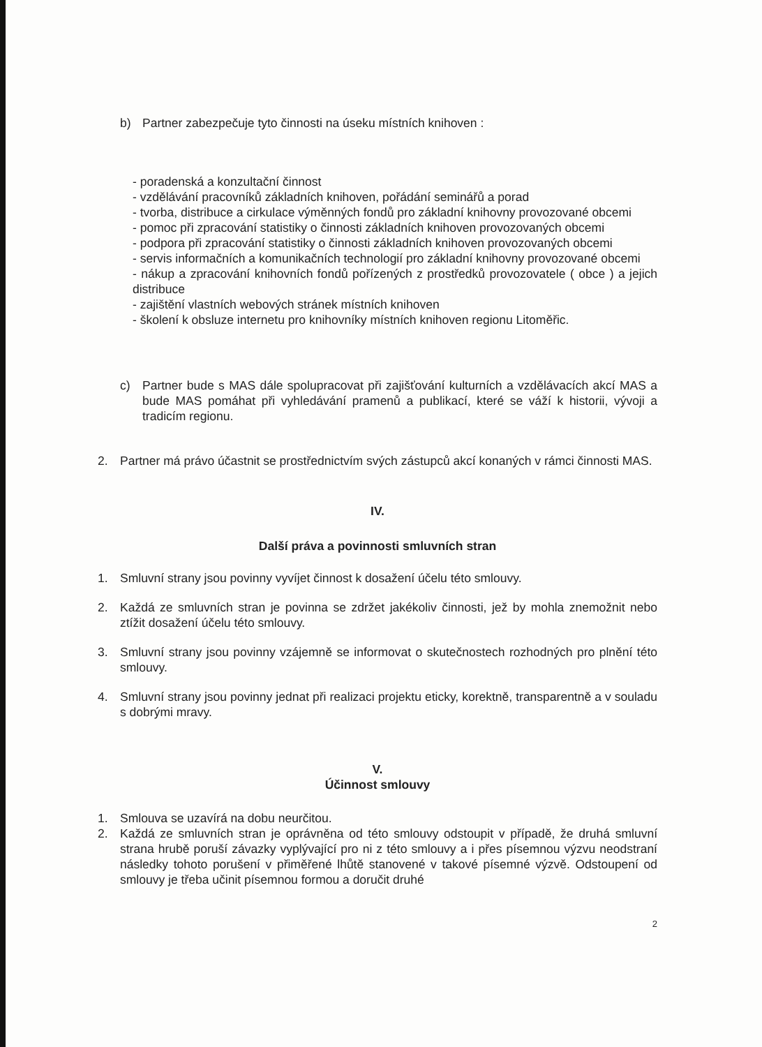b) Partner zabezpečuje tyto činnosti na úseku místních knihoven :
- poradenská a konzultační činnost
- vzdělávání pracovníků základních knihoven, pořádání seminářů a porad
- tvorba, distribuce a cirkulace výměnných fondů pro základní knihovny provozované obcemi
- pomoc při zpracování statistiky o činnosti základních knihoven provozovaných obcemi
- podpora při zpracování statistiky o činnosti základních knihoven provozovaných obcemi
- servis informačních a komunikačních technologií pro základní knihovny provozované obcemi
- nákup a zpracování knihovních fondů pořízených z prostředků provozovatele ( obce ) a jejich distribuce
- zajištění vlastních webových stránek místních knihoven
- školení k obsluze internetu pro knihovníky místních knihoven regionu Litoměřic.
c) Partner bude s MAS dále spolupracovat při zajišťování kulturních a vzdělávacích akcí MAS a bude MAS pomáhat při vyhledávání pramenů a publikací, které se váží k historii, vývoji a tradicím regionu.
2. Partner má právo účastnit se prostřednictvím svých zástupců akcí konaných v rámci činnosti MAS.
IV.
Další práva a povinnosti smluvních stran
1. Smluvní strany jsou povinny vyvíjet činnost k dosažení účelu této smlouvy.
2. Každá ze smluvních stran je povinna se zdržet jakékoliv činnosti, jež by mohla znemožnit nebo ztížit dosažení účelu této smlouvy.
3. Smluvní strany jsou povinny vzájemně se informovat o skutečnostech rozhodných pro plnění této smlouvy.
4. Smluvní strany jsou povinny jednat při realizaci projektu eticky, korektně, transparentně a v souladu s dobrými mravy.
V.
Účinnost smlouvy
1. Smlouva se uzavírá na dobu neurčitou.
2. Každá ze smluvních stran je oprávněna od této smlouvy odstoupit v případě, že druhá smluvní strana hrubě poruší závazky vyplývající pro ni z této smlouvy a i přes písemnou výzvu neodstraní následky tohoto porušení v přiměřené lhůtě stanovené v takové písemné výzvě. Odstoupení od smlouvy je třeba učinit písemnou formou a doručit druhé
2